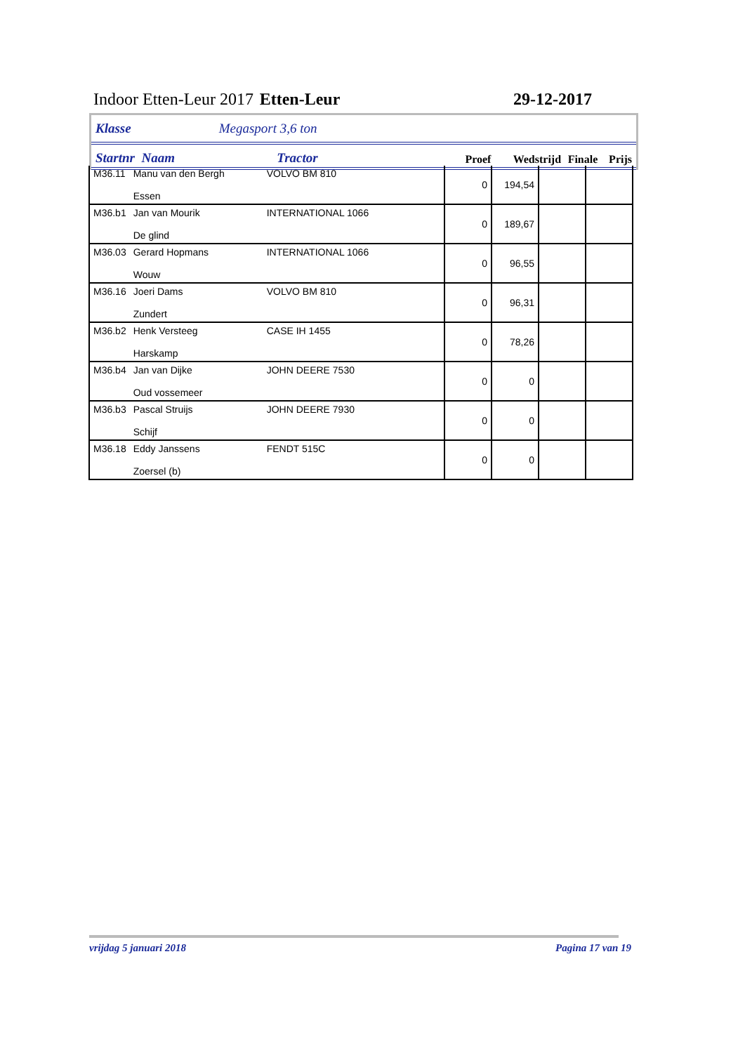Indoor Etten-Leur 2017 Etten-Leur 29-12-2017
Klasse Megasport 3,6 ton
Startnr Naam Tractor Proef Wedstrijd Finale Prijs
| M36.11 | Manu van den Bergh Essen | VOLVO BM 810 | 0 | 194,54 | | |
| M36.b1 | Jan van Mourik De glind | INTERNATIONAL 1066 | 0 | 189,67 | | |
| M36.03 | Gerard Hopmans Wouw | INTERNATIONAL 1066 | 0 | 96,55 | | |
| M36.16 | Joeri Dams Zundert | VOLVO BM 810 | 0 | 96,31 | | |
| M36.b2 | Henk Versteeg Harskamp | CASE IH 1455 | 0 | 78,26 | | |
| M36.b4 | Jan van Dijke Oud vossemeer | JOHN DEERE 7530 | 0 | 0 | | |
| M36.b3 | Pascal Struijs Schijf | JOHN DEERE 7930 | 0 | 0 | | |
| M36.18 | Eddy Janssens Zoersel (b) | FENDT 515C | 0 | 0 | | |
vrijdag 5 januari 2018 Pagina 17 van 19